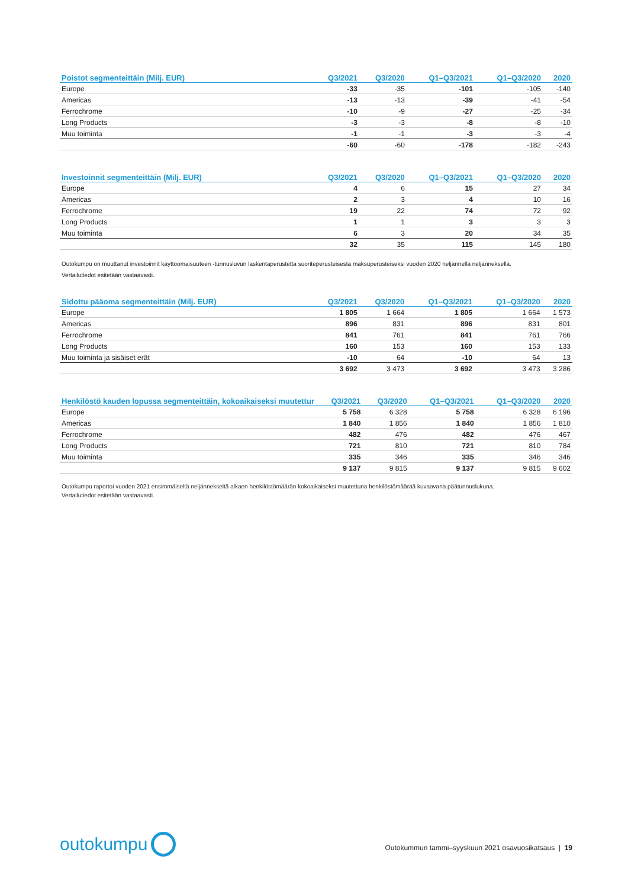| Poistot segmenteittäin (Milj. EUR) | Q3/2021 | Q3/2020 | Q1–Q3/2021 | Q1–Q3/2020 | 2020 |
| --- | --- | --- | --- | --- | --- |
| Europe | -33 | -35 | -101 | -105 | -140 |
| Americas | -13 | -13 | -39 | -41 | -54 |
| Ferrochrome | -10 | -9 | -27 | -25 | -34 |
| Long Products | -3 | -3 | -8 | -8 | -10 |
| Muu toiminta | -1 | -1 | -3 | -3 | -4 |
| | -60 | -60 | -178 | -182 | -243 |
| Investoinnit segmenteittäin (Milj. EUR) | Q3/2021 | Q3/2020 | Q1–Q3/2021 | Q1–Q3/2020 | 2020 |
| --- | --- | --- | --- | --- | --- |
| Europe | 4 | 6 | 15 | 27 | 34 |
| Americas | 2 | 3 | 4 | 10 | 16 |
| Ferrochrome | 19 | 22 | 74 | 72 | 92 |
| Long Products | 1 | 1 | 3 | 3 | 3 |
| Muu toiminta | 6 | 3 | 20 | 34 | 35 |
| | 32 | 35 | 115 | 145 | 180 |
Outokumpu on muuttanut investoinnit käyttöomaisuuteen -tunnusluvun laskentaperustetta suoriteperusteisesta maksuperusteiseksi vuoden 2020 neljännellä neljänneksellä.
Vertailutiedot esitetään vastaavasti.
| Sidottu pääoma segmenteittäin (Milj. EUR) | Q3/2021 | Q3/2020 | Q1–Q3/2021 | Q1–Q3/2020 | 2020 |
| --- | --- | --- | --- | --- | --- |
| Europe | 1 805 | 1 664 | 1 805 | 1 664 | 1 573 |
| Americas | 896 | 831 | 896 | 831 | 801 |
| Ferrochrome | 841 | 761 | 841 | 761 | 766 |
| Long Products | 160 | 153 | 160 | 153 | 133 |
| Muu toiminta ja sisäiset erät | -10 | 64 | -10 | 64 | 13 |
| | 3 692 | 3 473 | 3 692 | 3 473 | 3 286 |
| Henkilöstö kauden lopussa segmenteittäin, kokoaikaiseksi muutettur | Q3/2021 | Q3/2020 | Q1–Q3/2021 | Q1–Q3/2020 | 2020 |
| --- | --- | --- | --- | --- | --- |
| Europe | 5 758 | 6 328 | 5 758 | 6 328 | 6 196 |
| Americas | 1 840 | 1 856 | 1 840 | 1 856 | 1 810 |
| Ferrochrome | 482 | 476 | 482 | 476 | 467 |
| Long Products | 721 | 810 | 721 | 810 | 784 |
| Muu toiminta | 335 | 346 | 335 | 346 | 346 |
| | 9 137 | 9 815 | 9 137 | 9 815 | 9 602 |
Outokumpu raportoi vuoden 2021 ensimmäiseltä neljännekseltä alkaen henkilöstömäärän kokoaikaiseksi muutettuna henkilöstömäärää kuvaavana päätunnuslukuna.
Vertailutiedot esitetään vastaavasti.
outokumpu
Outokummun tammi–syyskuun 2021 osavuosikatsaus | 19